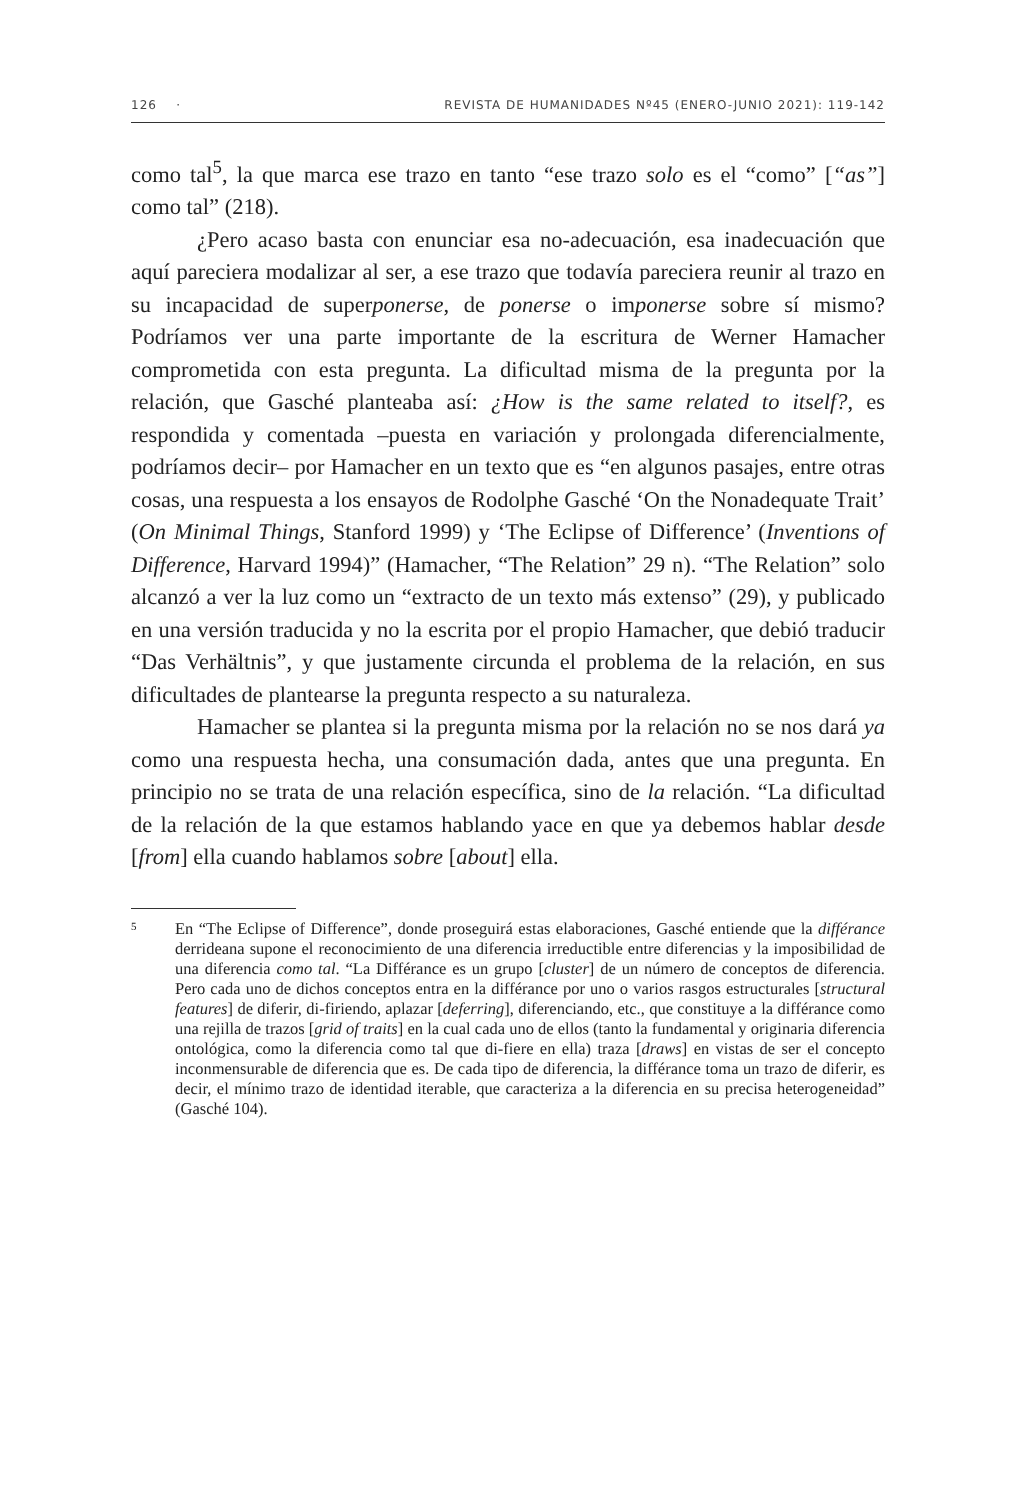126 · REVISTA DE HUMANIDADES Nº45 (ENERO-JUNIO 2021): 119-142
como tal<sup>5</sup>, la que marca ese trazo en tanto “ese trazo solo es el “como” [“as”] como tal” (218).
¿Pero acaso basta con enunciar esa no-adecuación, esa inadecuación que aquí pareciera modalizar al ser, a ese trazo que todavía pareciera reunir al trazo en su incapacidad de superponerse, de ponerse o imponerse sobre sí mismo? Podríamos ver una parte importante de la escritura de Werner Hamacher comprometida con esta pregunta. La dificultad misma de la pregunta por la relación, que Gasché planteaba así: ¿How is the same related to itself?, es respondida y comentada –puesta en variación y prolongada diferencialmente, podríamos decir– por Hamacher en un texto que es “en algunos pasajes, entre otras cosas, una respuesta a los ensayos de Rodolphe Gasché ‘On the Nonadequate Trait’ (On Minimal Things, Stanford 1999) y ‘The Eclipse of Difference’ (Inventions of Difference, Harvard 1994)” (Hamacher, “The Relation” 29 n). “The Relation” solo alcanzó a ver la luz como un “extracto de un texto más extenso” (29), y publicado en una versión traducida y no la escrita por el propio Hamacher, que debió traducir “Das Verhältnis”, y que justamente circunda el problema de la relación, en sus dificultades de plantearse la pregunta respecto a su naturaleza.
Hamacher se plantea si la pregunta misma por la relación no se nos dará ya como una respuesta hecha, una consumación dada, antes que una pregunta. En principio no se trata de una relación específica, sino de la relación. “La dificultad de la relación de la que estamos hablando yace en que ya debemos hablar desde [from] ella cuando hablamos sobre [about] ella.
5 En “The Eclipse of Difference”, donde proseguirá estas elaboraciones, Gasché entiende que la différance derrideana supone el reconocimiento de una diferencia irreductible entre diferencias y la imposibilidad de una diferencia como tal. “La Différance es un grupo [cluster] de un número de conceptos de diferencia. Pero cada uno de dichos conceptos entra en la différance por uno o varios rasgos estructurales [structural features] de diferir, di-firiendo, aplazar [deferring], diferenciando, etc., que constituye a la différance como una rejilla de trazos [grid of traits] en la cual cada uno de ellos (tanto la fundamental y originaria diferencia ontológica, como la diferencia como tal que di-fiere en ella) traza [draws] en vistas de ser el concepto inconmensurable de diferencia que es. De cada tipo de diferencia, la différance toma un trazo de diferir, es decir, el mínimo trazo de identidad iterable, que caracteriza a la diferencia en su precisa heterogeneidad” (Gasché 104).